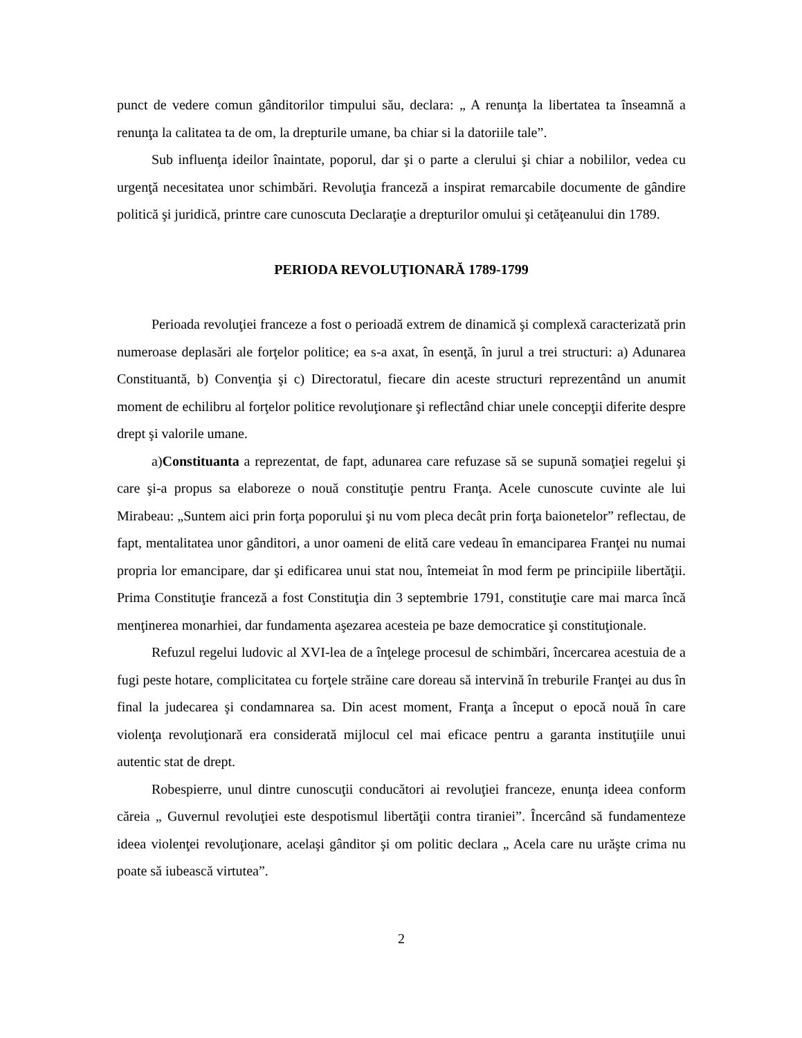punct de vedere comun gânditorilor timpului său, declara: „ A renunţa la libertatea ta înseamnă a renunţa la calitatea ta de om, la drepturile umane, ba chiar si la datoriile tale”.
Sub influenţa ideilor înaintate, poporul, dar şi o parte a clerului şi chiar a nobililor, vedea cu urgenţă necesitatea unor schimbări. Revoluţia franceză a inspirat remarcabile documente de gândire politică şi juridică, printre care cunoscuta Declaraţie a drepturilor omului şi cetăţeanului din 1789.
PERIODA REVOLUŢIONARĂ 1789-1799
Perioada revoluţiei franceze a fost o perioadă extrem de dinamică şi complexă caracterizată prin numeroase deplasări ale forţelor politice; ea s-a axat, în esenţă, în jurul a trei structuri: a) Adunarea Constituantă, b) Convenţia şi c) Directoratul, fiecare din aceste structuri reprezentând un anumit moment de echilibru al forţelor politice revoluţionare şi reflectând chiar unele concepţii diferite despre drept şi valorile umane.
a)Constituanta a reprezentat, de fapt, adunarea care refuzase să se supună somaţiei regelui şi care şi-a propus sa elaboreze o nouă constituţie pentru Franţa. Acele cunoscute cuvinte ale lui Mirabeau: „Suntem aici prin forţa poporului şi nu vom pleca decât prin forţa baionetelor” reflectau, de fapt, mentalitatea unor gânditori, a unor oameni de elită care vedeau în emanciparea Franţei nu numai propria lor emancipare, dar şi edificarea unui stat nou, întemeiat în mod ferm pe principiile libertăţii. Prima Constituţie franceză a fost Constituţia din 3 septembrie 1791, constituţie care mai marca încă menţinerea monarhiei, dar fundamenta aşezarea acesteia pe baze democratice şi constituţionale.
Refuzul regelui ludovic al XVI-lea de a înţelege procesul de schimbări, încercarea acestuia de a fugi peste hotare, complicitatea cu forţele străine care doreau să intervină în treburile Franţei au dus în final la judecarea şi condamnarea sa. Din acest moment, Franţa a început o epocă nouă în care violenţa revoluţionară era considerată mijlocul cel mai eficace pentru a garanta instituţiile unui autentic stat de drept.
Robespierre, unul dintre cunoscuţii conducători ai revoluţiei franceze, enunţa ideea conform căreia „ Guvernul revoluţiei este despotismul libertăţii contra tiraniei”. Încercând să fundamenteze ideea violenţei revoluţionare, acelaşi gânditor şi om politic declara „ Acela care nu urăşte crima nu poate să iubească virtutea”.
2